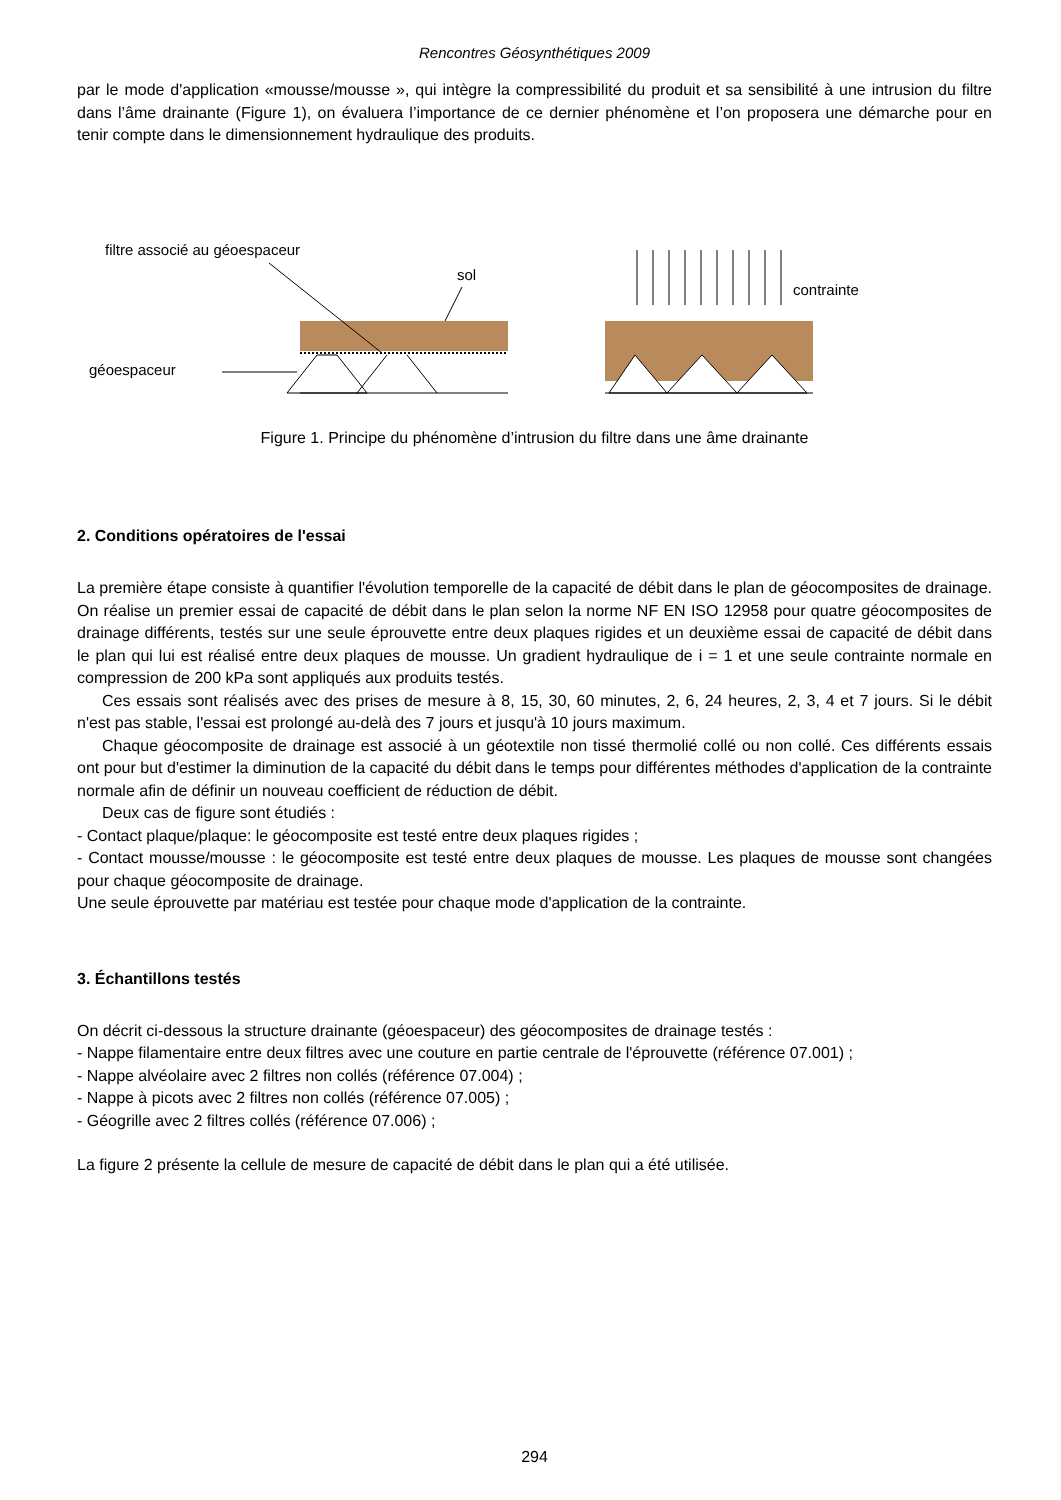Rencontres Géosynthétiques 2009
par le mode d'application «mousse/mousse », qui intègre la compressibilité du produit et sa sensibilité à une intrusion du filtre dans l’âme drainante (Figure 1), on évaluera l’importance de ce dernier phénomène et l’on proposera une démarche pour en tenir compte dans le dimensionnement hydraulique des produits.
filtre associé au géoespaceur
sol
géoespaceur
contrainte
Figure 1. Principe du phénomène d’intrusion du filtre dans une âme drainante
2. Conditions opératoires de l'essai
La première étape consiste à quantifier l'évolution temporelle de la capacité de débit dans le plan de géocomposites de drainage. On réalise un premier essai de capacité de débit dans le plan selon la norme NF EN ISO 12958 pour quatre géocomposites de drainage différents, testés sur une seule éprouvette entre deux plaques rigides et un deuxième essai de capacité de débit dans le plan qui lui est réalisé entre deux plaques de mousse. Un gradient hydraulique de i = 1 et une seule contrainte normale en compression de 200 kPa sont appliqués aux produits testés.
Ces essais sont réalisés avec des prises de mesure à 8, 15, 30, 60 minutes, 2, 6, 24 heures, 2, 3, 4 et 7 jours. Si le débit n'est pas stable, l'essai est prolongé au-delà des 7 jours et jusqu'à 10 jours maximum.
Chaque géocomposite de drainage est associé à un géotextile non tissé thermolié collé ou non collé. Ces différents essais ont pour but d'estimer la diminution de la capacité du débit dans le temps pour différentes méthodes d'application de la contrainte normale afin de définir un nouveau coefficient de réduction de débit.
Deux cas de figure sont étudiés :
- Contact plaque/plaque: le géocomposite est testé entre deux plaques rigides ;
- Contact mousse/mousse : le géocomposite est testé entre deux plaques de mousse. Les plaques de mousse sont changées pour chaque géocomposite de drainage.
Une seule éprouvette par matériau est testée pour chaque mode d'application de la contrainte.
3. Échantillons testés
On décrit ci-dessous la structure drainante (géoespaceur) des géocomposites de drainage testés :
- Nappe filamentaire entre deux filtres avec une couture en partie centrale de l'éprouvette (référence 07.001) ;
- Nappe alvéolaire avec 2 filtres non collés (référence 07.004) ;
- Nappe à picots avec 2 filtres non collés (référence 07.005) ;
- Géogrille avec 2 filtres collés (référence 07.006) ;
La figure 2 présente la cellule de mesure de capacité de débit dans le plan qui a été utilisée.
294